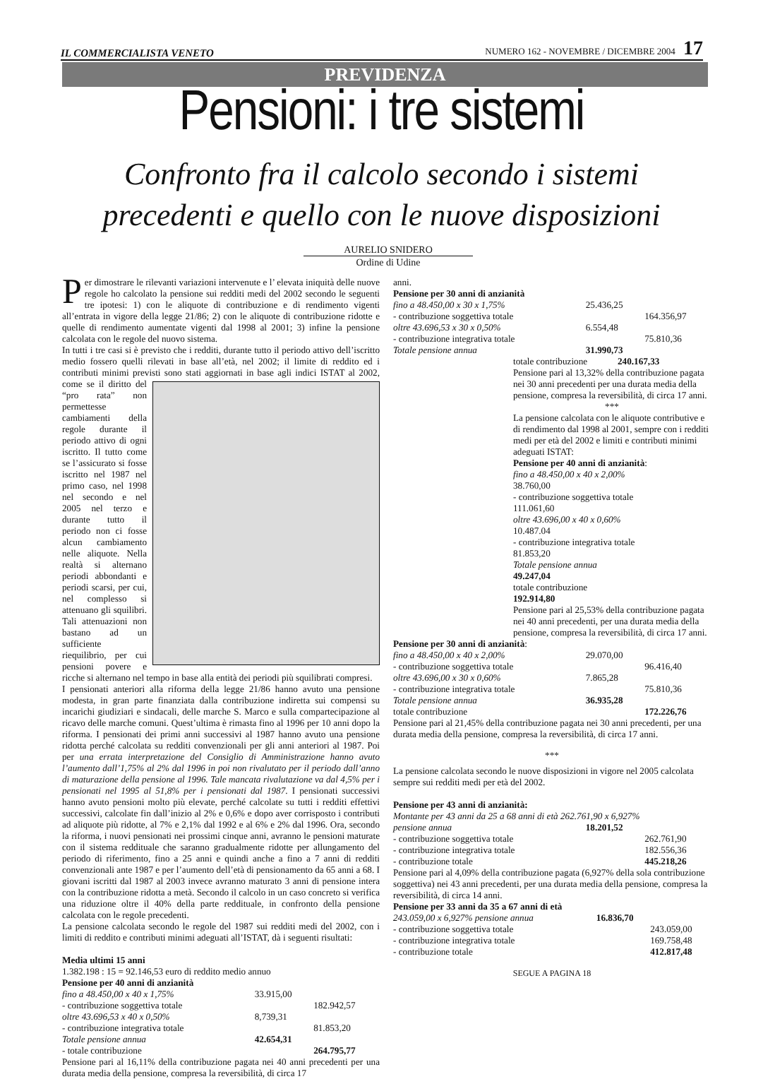IL COMMERCIALISTA VENETO NUMERO 162 - NOVEMBRE / DICEMBRE 2004 17
PREVIDENZA
Pensioni: i tre sistemi
Confronto fra il calcolo secondo i sistemi
precedenti e quello con le nuove disposizioni
AURELIO SNIDERO
Ordine di Udine
Per dimostrare le rilevanti variazioni intervenute e l’ elevata iniquità delle nuove regole ho calcolato la pensione sui redditi medi del 2002 secondo le seguenti tre ipotesi: 1) con le aliquote di contribuzione e di rendimento vigenti all’entrata in vigore della legge 21/86; 2) con le aliquote di contribuzione ridotte e quelle di rendimento aumentate vigenti dal 1998 al 2001; 3) infine la pensione calcolata con le regole del nuovo sistema.
In tutti i tre casi si è previsto che i redditi, durante tutto il periodo attivo dell’iscritto medio fossero quelli rilevati in base all’età, nel 2002; il limite di reddito ed i contributi minimi previsti sono stati aggiornati in base agli indici ISTAT al 2002, come se il diritto del “pro rata” non permettesse cambiamenti della regole durante il periodo attivo di ogni iscritto. Il tutto come se l’assicurato si fosse iscritto nel 1987 nel primo caso, nel 1998 nel secondo e nel 2005 nel terzo e durante tutto il periodo non ci fosse alcun cambiamento nelle aliquote. Nella realtà si alternano periodi abbondanti e periodi scarsi, per cui, nel complesso si attenuano gli squilibri. Tali attenuazioni non bastano ad un sufficiente riequilibrio, per cui pensioni povere e ricche si alternano nel tempo in base alla entità dei periodi più squilibrati compresi.
I pensionati anteriori alla riforma della legge 21/86 hanno avuto una pensione modesta, in gran parte finanziata dalla contribuzione indiretta sui compensi su incarichi giudiziari e sindacali, delle marche S. Marco e sulla compartecipazione al ricavo delle marche comuni. Quest’ultima è rimasta fino al 1996 per 10 anni dopo la riforma. I pensionati dei primi anni successivi al 1987 hanno avuto una pensione ridotta perché calcolata su redditi convenzionali per gli anni anteriori al 1987. Poi per una errata interpretazione del Consiglio di Amministrazione hanno avuto l’aumento dall’1,75% al 2% dal 1996 in poi non rivalutato per il periodo dall’anno di maturazione della pensione al 1996. Tale mancata rivalutazione va dal 4,5% per i pensionati nel 1995 al 51,8% per i pensionati dal 1987. I pensionati successivi hanno avuto pensioni molto più elevate, perché calcolate su tutti i redditi effettivi successivi, calcolate fin dall’inizio al 2% e 0,6% e dopo aver corrisposto i contributi ad aliquote più ridotte, al 7% e 2,1% dal 1992 e al 6% e 2% dal 1996. Ora, secondo la riforma, i nuovi pensionati nei prossimi cinque anni, avranno le pensioni maturate con il sistema reddituale che saranno gradualmente ridotte per allungamento del periodo di riferimento, fino a 25 anni e quindi anche a fino a 7 anni di redditi convenzionali ante 1987 e per l’aumento dell’età di pensionamento da 65 anni a 68. I giovani iscritti dal 1987 al 2003 invece avranno maturato 3 anni di pensione intera con la contribuzione ridotta a metà. Secondo il calcolo in un caso concreto si verifica una riduzione oltre il 40% della parte reddituale, in confronto della pensione calcolata con le regole precedenti.
La pensione calcolata secondo le regole del 1987 sui redditi medi del 2002, con i limiti di reddito e contributi minimi adeguati all’ISTAT, dà i seguenti risultati:
Media ultimi 15 anni
1.382.198 : 15 = 92.146,53 euro di reddito medio annuo
Pensione per 40 anni di anzianità
| fino a 48.450,00 x 40 x 1,75% | 33.915,00 | |
| - contribuzione soggettiva totale | | 182.942,57 |
| oltre 43.696,53 x 40 x 0,50% | 8,739,31 | |
| - contribuzione integrativa totale | | 81.853,20 |
| Totale pensione annua | 42.654,31 | |
| - totale contribuzione | | 264.795,77 |
Pensione pari al 16,11% della contribuzione pagata nei 40 anni precedenti per una durata media della pensione, compresa la reversibilità, di circa 17
anni.
Pensione per 30 anni di anzianità
| fino a 48.450,00 x 30 x 1,75% | 25.436,25 | |
| - contribuzione soggettiva totale | | 164.356,97 |
| oltre 43.696,53 x 30 x 0,50% | 6.554,48 | |
| - contribuzione integrativa totale | | 75.810,36 |
| Totale pensione annua | 31.990,73 | |
totale contribuzione 240.167,33
Pensione pari al 13,32% della contribuzione pagata nei 30 anni precedenti per una durata media della pensione, compresa la reversibilità, di circa 17 anni.
***La pensione calcolata con le aliquote contributive e di rendimento dal 1998 al 2001, sempre con i redditi medi per età del 2002 e limiti e contributi minimi adeguati ISTAT:
Pensione per 40 anni di anzianità:
fino a 48.450,00 x 40 x 2,00%
38.760,00
- contribuzione soggettiva totale
111.061,60
oltre 43.696,00 x 40 x 0,60%
10.487.04
- contribuzione integrativa totale
81.853,20
Totale pensione annua
49.247,04
totale contribuzione
192.914,80
Pensione pari al 25,53% della contribuzione pagata nei 40 anni precedenti, per una durata media della pensione, compresa la reversibilità, di circa 17 anni.
Pensione per 30 anni di anzianità:
| fino a 48.450,00 x 40 x 2,00% | 29.070,00 | |
| - contribuzione soggettiva totale | | 96.416,40 |
| oltre 43.696,00 x 30 x 0,60% | 7.865,28 | |
| - contribuzione integrativa totale | | 75.810,36 |
| Totale pensione annua | 36.935,28 | |
| totale contribuzione | | 172.226,76 |
Pensione pari al 21,45% della contribuzione pagata nei 30 anni precedenti, per una durata media della pensione, compresa la reversibilità, di circa 17 anni.
***
La pensione calcolata secondo le nuove disposizioni in vigore nel 2005 calcolata sempre sui redditi medi per età del 2002.
Pensione per 43 anni di anzianità:
Montante per 43 anni da 25 a 68 anni di età 262.761,90 x 6,927%
| pensione annua | 18.201,52 | |
| - contribuzione soggettiva totale | | 262.761,90 |
| - contribuzione integrativa totale | | 182.556,36 |
| - contribuzione totale | | 445.218,26 |
Pensione pari al 4,09% della contribuzione pagata (6,927% della sola contribuzione soggettiva) nei 43 anni precedenti, per una durata media della pensione, compresa la reversibilità, di circa 14 anni.
Pensione per 33 anni da 35 a 67 anni di età
| 243.059,00 x 6,927% pensione annua | 16.836,70 | |
| - contribuzione soggettiva totale | | 243.059,00 |
| - contribuzione integrativa totale | | 169.758,48 |
| - contribuzione totale | | 412.817,48 |
SEGUE A PAGINA 18